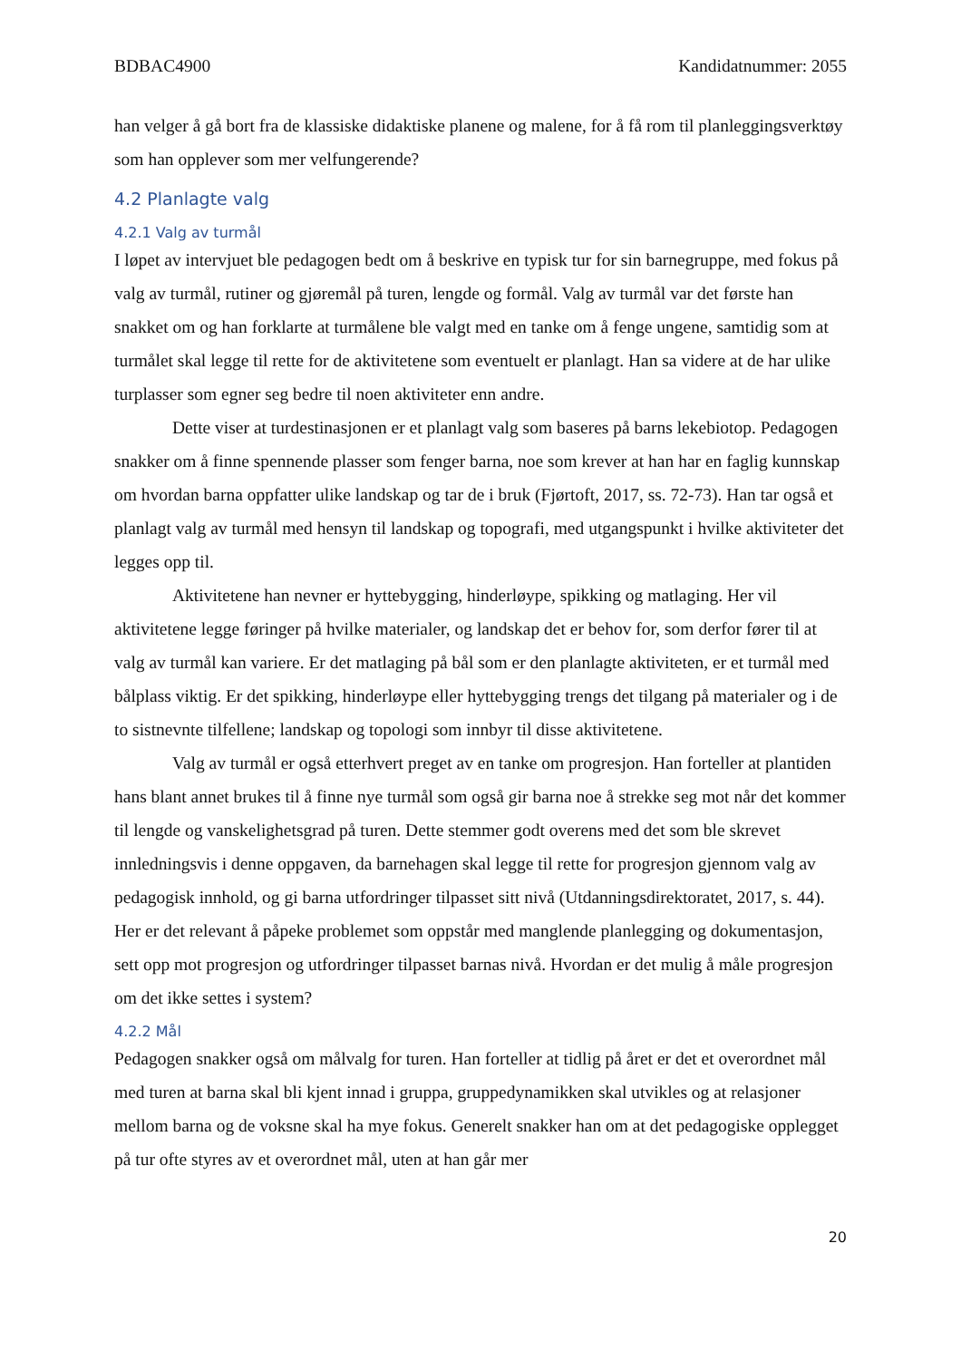BDBAC4900 Kandidatnummer: 2055
han velger å gå bort fra de klassiske didaktiske planene og malene, for å få rom til planleggingsverktøy som han opplever som mer velfungerende?
4.2 Planlagte valg
4.2.1 Valg av turmål
I løpet av intervjuet ble pedagogen bedt om å beskrive en typisk tur for sin barnegruppe, med fokus på valg av turmål, rutiner og gjøremål på turen, lengde og formål. Valg av turmål var det første han snakket om og han forklarte at turmålene ble valgt med en tanke om å fenge ungene, samtidig som at turmålet skal legge til rette for de aktivitetene som eventuelt er planlagt. Han sa videre at de har ulike turplasser som egner seg bedre til noen aktiviteter enn andre.
Dette viser at turdestinasjonen er et planlagt valg som baseres på barns lekebiotop. Pedagogen snakker om å finne spennende plasser som fenger barna, noe som krever at han har en faglig kunnskap om hvordan barna oppfatter ulike landskap og tar de i bruk (Fjørtoft, 2017, ss. 72-73). Han tar også et planlagt valg av turmål med hensyn til landskap og topografi, med utgangspunkt i hvilke aktiviteter det legges opp til.
Aktivitetene han nevner er hyttebygging, hinderløype, spikking og matlaging. Her vil aktivitetene legge føringer på hvilke materialer, og landskap det er behov for, som derfor fører til at valg av turmål kan variere. Er det matlaging på bål som er den planlagte aktiviteten, er et turmål med bålplass viktig. Er det spikking, hinderløype eller hyttebygging trengs det tilgang på materialer og i de to sistnevnte tilfellene; landskap og topologi som innbyr til disse aktivitetene.
Valg av turmål er også etterhvert preget av en tanke om progresjon. Han forteller at plantiden hans blant annet brukes til å finne nye turmål som også gir barna noe å strekke seg mot når det kommer til lengde og vanskelighetsgrad på turen. Dette stemmer godt overens med det som ble skrevet innledningsvis i denne oppgaven, da barnehagen skal legge til rette for progresjon gjennom valg av pedagogisk innhold, og gi barna utfordringer tilpasset sitt nivå (Utdanningsdirektoratet, 2017, s. 44). Her er det relevant å påpeke problemet som oppstår med manglende planlegging og dokumentasjon, sett opp mot progresjon og utfordringer tilpasset barnas nivå. Hvordan er det mulig å måle progresjon om det ikke settes i system?
4.2.2 Mål
Pedagogen snakker også om målvalg for turen. Han forteller at tidlig på året er det et overordnet mål med turen at barna skal bli kjent innad i gruppa, gruppedynamikken skal utvikles og at relasjoner mellom barna og de voksne skal ha mye fokus. Generelt snakker han om at det pedagogiske opplegget på tur ofte styres av et overordnet mål, uten at han går mer
20